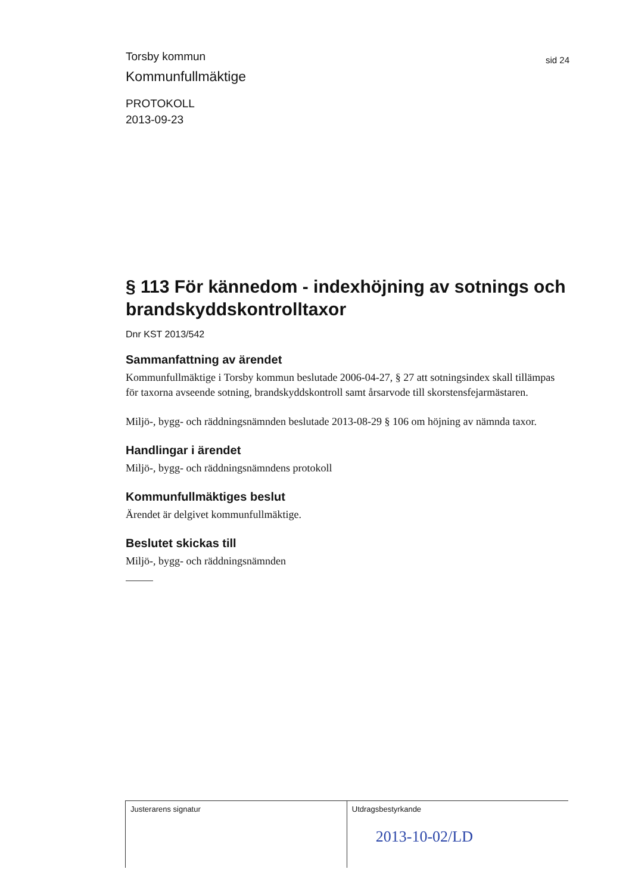Torsby kommun
sid 24
Kommunfullmäktige
PROTOKOLL
2013-09-23
§ 113 För kännedom - indexhöjning av sotnings och brandskyddskontrolltaxor
Dnr KST 2013/542
Sammanfattning av ärendet
Kommunfullmäktige i Torsby kommun beslutade 2006-04-27, § 27 att sotningsindex skall tillämpas för taxorna avseende sotning, brandskyddskontroll samt årsarvode till skorstensfejarmästaren.
Miljö-, bygg- och räddningsnämnden beslutade 2013-08-29 § 106 om höjning av nämnda taxor.
Handlingar i ärendet
Miljö-, bygg- och räddningsnämndens protokoll
Kommunfullmäktiges beslut
Ärendet är delgivet kommunfullmäktige.
Beslutet skickas till
Miljö-, bygg- och räddningsnämnden
| Justerarens signatur | Utdragsbestyrkande 2013-10-02/LD |